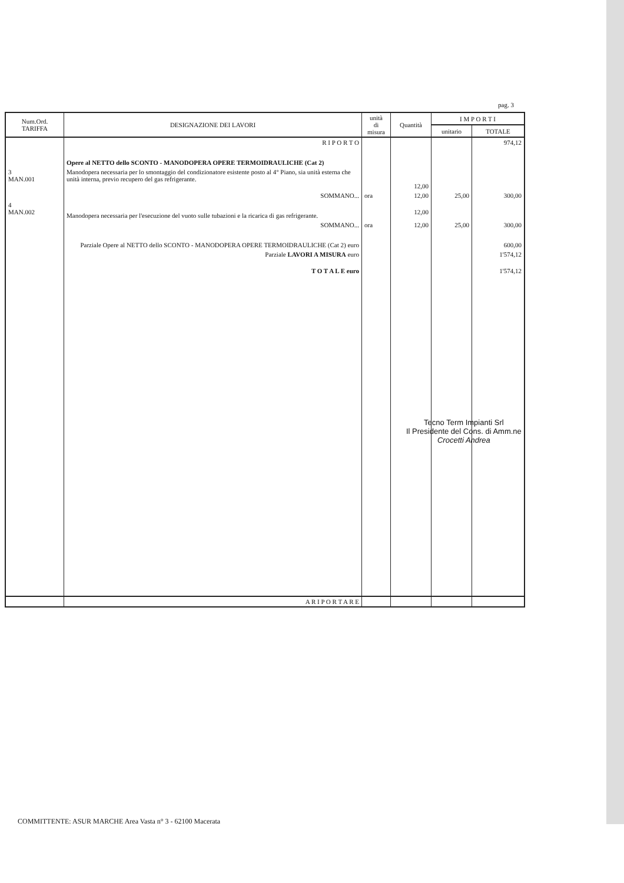pag. 3
| Num.Ord. TARIFFA | DESIGNAZIONE DEI LAVORI | unità di misura | Quantità | I M P O R T I | |
| --- | --- | --- | --- | --- | --- |
| | | | | unitario | TOTALE |
| | R I P O R T O | | | | 974,12 |
| | Opere al NETTO dello SCONTO - MANODOPERA OPERE TERMOIDRAULICHE (Cat 2) | | | | |
| 3 MAN.001 | Manodopera necessaria per lo smontaggio del condizionatore esistente posto al 4° Piano, sia unità esterna che unità interna, previo recupero del gas refrigerante. | | 12,00 | | |
| | SOMMANO... | ora | 12,00 | 25,00 | 300,00 |
| 4 MAN.002 | Manodopera necessaria per l'esecuzione del vuoto sulle tubazioni e la ricarica di gas refrigerante. | | 12,00 | | |
| | SOMMANO... | ora | 12,00 | 25,00 | 300,00 |
| | Parziale Opere al NETTO dello SCONTO - MANODOPERA OPERE TERMOIDRAULICHE (Cat 2) euro | | | | 600,00 |
| | Parziale LAVORI A MISURA euro | | | | 1'574,12 |
| | T O T A L E euro | | | | 1'574,12 |
| | A R I P O R T A R E | | | | |
Tecno Term Impianti Srl
Il Presidente del Cons. di Amm.ne
Crocetti Andrea
COMMITTENTE: ASUR MARCHE Area Vasta n° 3 - 62100 Macerata